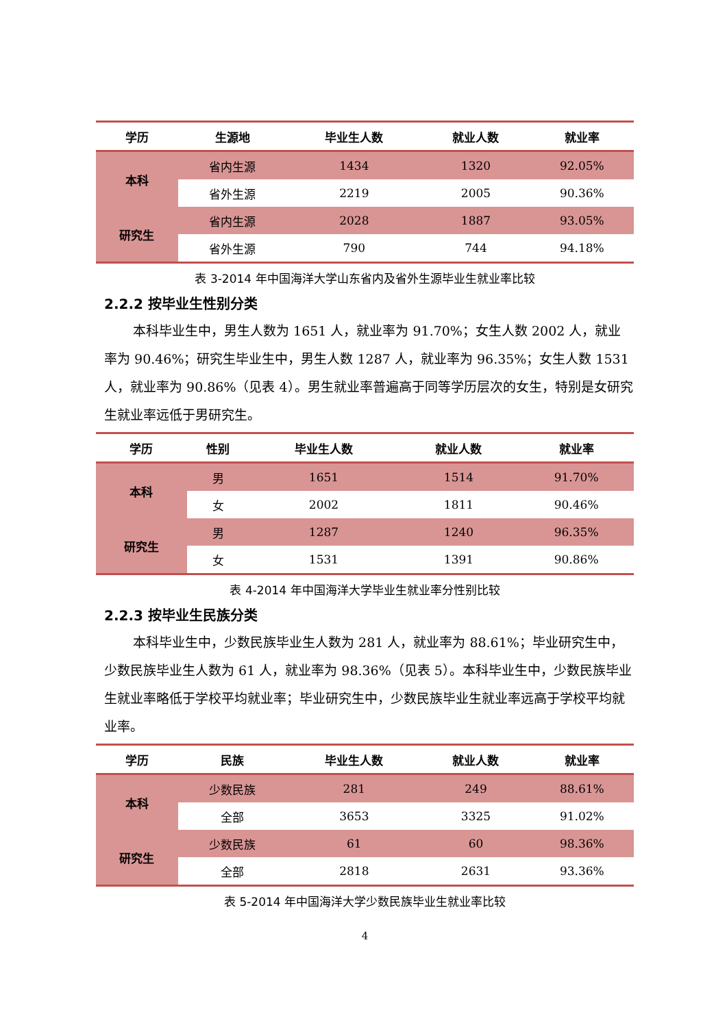| 学历 | 生源地 | 毕业生人数 | 就业人数 | 就业率 |
| --- | --- | --- | --- | --- |
| 本科 | 省内生源 | 1434 | 1320 | 92.05% |
| | 省外生源 | 2219 | 2005 | 90.36% |
| 研究生 | 省内生源 | 2028 | 1887 | 93.05% |
| | 省外生源 | 790 | 744 | 94.18% |
表 3-2014 年中国海洋大学山东省内及省外生源毕业生就业率比较
2.2.2 按毕业生性别分类
本科毕业生中，男生人数为 1651 人，就业率为 91.70%；女生人数 2002 人，就业率为 90.46%；研究生毕业生中，男生人数 1287 人，就业率为 96.35%；女生人数 1531 人，就业率为 90.86%（见表 4）。男生就业率普遍高于同等学历层次的女生，特别是女研究生就业率远低于男研究生。
| 学历 | 性别 | 毕业生人数 | 就业人数 | 就业率 |
| --- | --- | --- | --- | --- |
| 本科 | 男 | 1651 | 1514 | 91.70% |
| | 女 | 2002 | 1811 | 90.46% |
| 研究生 | 男 | 1287 | 1240 | 96.35% |
| | 女 | 1531 | 1391 | 90.86% |
表 4-2014 年中国海洋大学毕业生就业率分性别比较
2.2.3 按毕业生民族分类
本科毕业生中，少数民族毕业生人数为 281 人，就业率为 88.61%；毕业研究生中，少数民族毕业生人数为 61 人，就业率为 98.36%（见表 5）。本科毕业生中，少数民族毕业生就业率略低于学校平均就业率；毕业研究生中，少数民族毕业生就业率远高于学校平均就业率。
| 学历 | 民族 | 毕业生人数 | 就业人数 | 就业率 |
| --- | --- | --- | --- | --- |
| 本科 | 少数民族 | 281 | 249 | 88.61% |
| | 全部 | 3653 | 3325 | 91.02% |
| 研究生 | 少数民族 | 61 | 60 | 98.36% |
| | 全部 | 2818 | 2631 | 93.36% |
表 5-2014 年中国海洋大学少数民族毕业生就业率比较
4